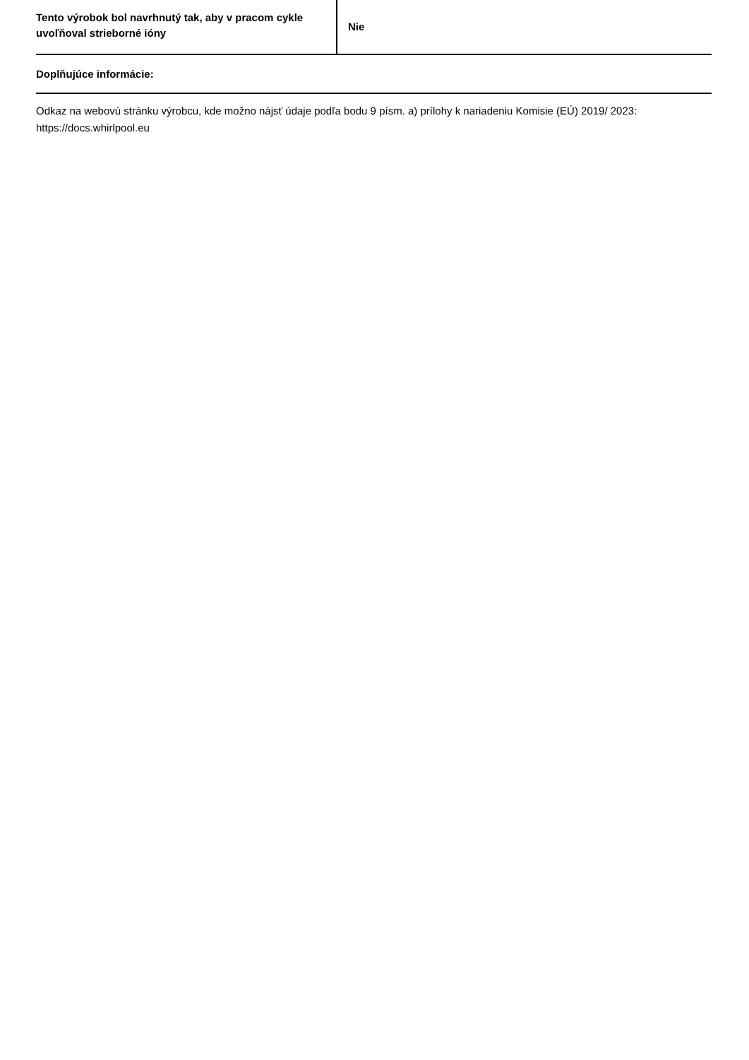| Tento výrobok bol navrhnutý tak, aby v pracom cykle uvoľňoval strieborné ióny | Nie |
Doplňujúce informácie:
Odkaz na webovú stránku výrobcu, kde možno nájsť údaje podľa bodu 9 písm. a) prílohy k nariadeniu Komisie (EÚ) 2019/ 2023: https://docs.whirlpool.eu